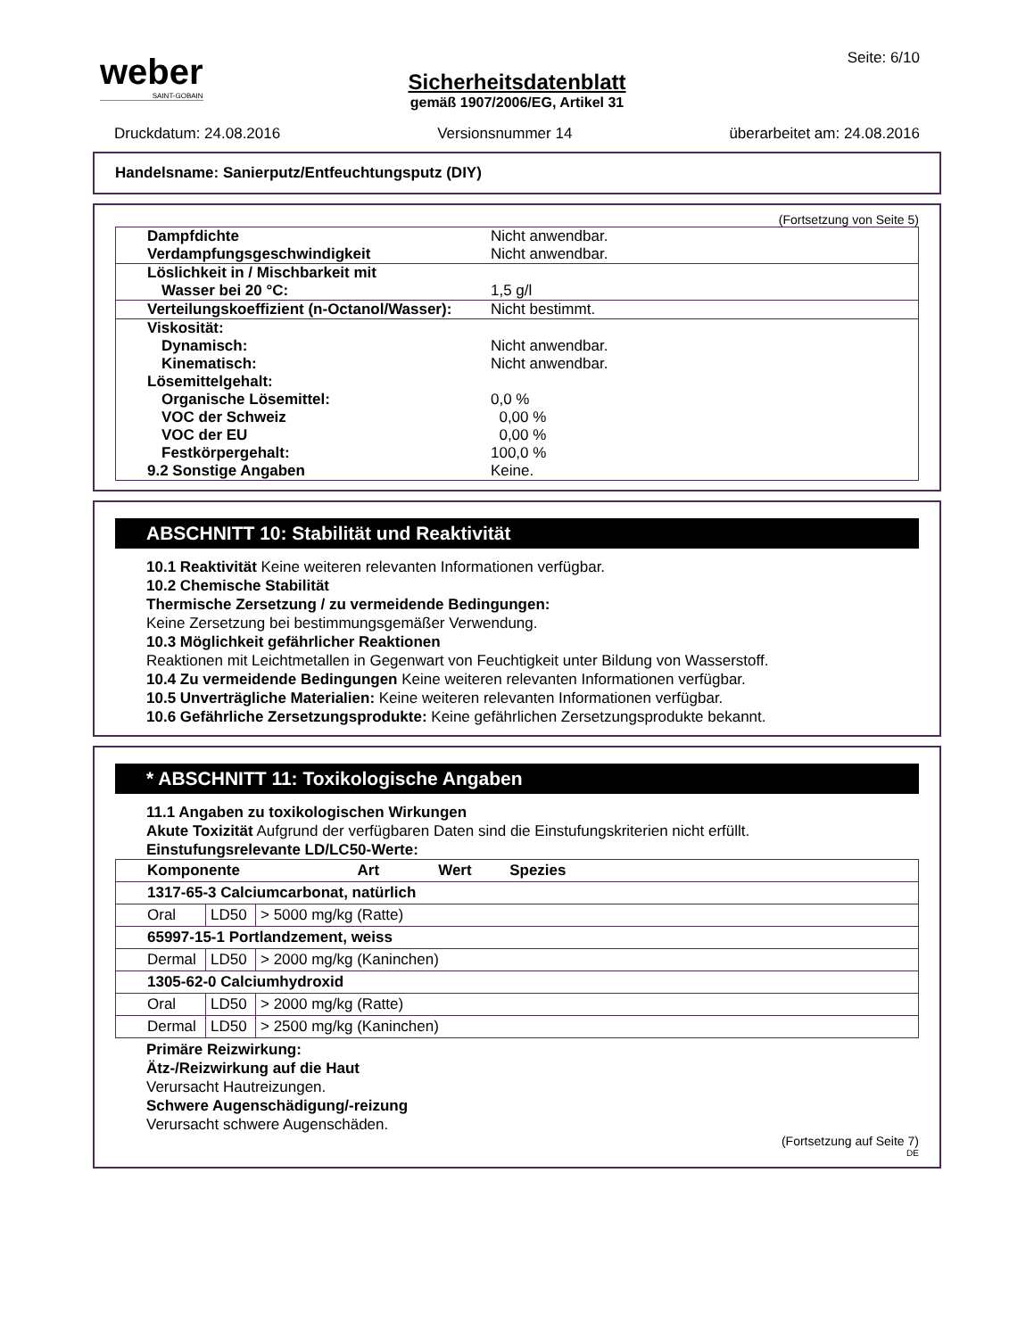weber
SAINT-GOBAIN
Seite: 6/10
Sicherheitsdatenblatt
gemäß 1907/2006/EG, Artikel 31
Druckdatum: 24.08.2016 Versionsnummer 14 überarbeitet am: 24.08.2016
Handelsname: Sanierputz/Entfeuchtungsputz (DIY)
(Fortsetzung von Seite 5)
| Dampfdichte | Nicht anwendbar. |
| Verdampfungsgeschwindigkeit | Nicht anwendbar. |
| Löslichkeit in / Mischbarkeit mit | |
| Wasser bei 20 °C: | 1,5 g/l |
| Verteilungskoeffizient (n-Octanol/Wasser): | Nicht bestimmt. |
| Viskosität: | |
| Dynamisch: | Nicht anwendbar. |
| Kinematisch: | Nicht anwendbar. |
| Lösemittelgehalt: | |
| Organische Lösemittel: | 0,0 % |
| VOC der Schweiz | 0,00 % |
| VOC der EU | 0,00 % |
| Festkörpergehalt: | 100,0 % |
| 9.2 Sonstige Angaben | Keine. |
ABSCHNITT 10: Stabilität und Reaktivität
10.1 Reaktivität Keine weiteren relevanten Informationen verfügbar.
10.2 Chemische Stabilität
Thermische Zersetzung / zu vermeidende Bedingungen:
Keine Zersetzung bei bestimmungsgemäßer Verwendung.
10.3 Möglichkeit gefährlicher Reaktionen
Reaktionen mit Leichtmetallen in Gegenwart von Feuchtigkeit unter Bildung von Wasserstoff.
10.4 Zu vermeidende Bedingungen Keine weiteren relevanten Informationen verfügbar.
10.5 Unverträgliche Materialien: Keine weiteren relevanten Informationen verfügbar.
10.6 Gefährliche Zersetzungsprodukte: Keine gefährlichen Zersetzungsprodukte bekannt.
* ABSCHNITT 11: Toxikologische Angaben
11.1 Angaben zu toxikologischen Wirkungen
Akute Toxizität Aufgrund der verfügbaren Daten sind die Einstufungskriterien nicht erfüllt.
Einstufungsrelevante LD/LC50-Werte:
| Komponente Art Wert Spezies | | |
| --- | --- | --- |
| 1317-65-3 Calciumcarbonat, natürlich | | |
| Oral | LD50 | > 5000 mg/kg (Ratte) |
| 65997-15-1 Portlandzement, weiss | | |
| Dermal | LD50 | > 2000 mg/kg (Kaninchen) |
| 1305-62-0 Calciumhydroxid | | |
| Oral | LD50 | > 2000 mg/kg (Ratte) |
| Dermal | LD50 | > 2500 mg/kg (Kaninchen) |
Primäre Reizwirkung:
Ätz-/Reizwirkung auf die Haut
Verursacht Hautreizungen.
Schwere Augenschädigung/-reizung
Verursacht schwere Augenschäden.
(Fortsetzung auf Seite 7)
DE